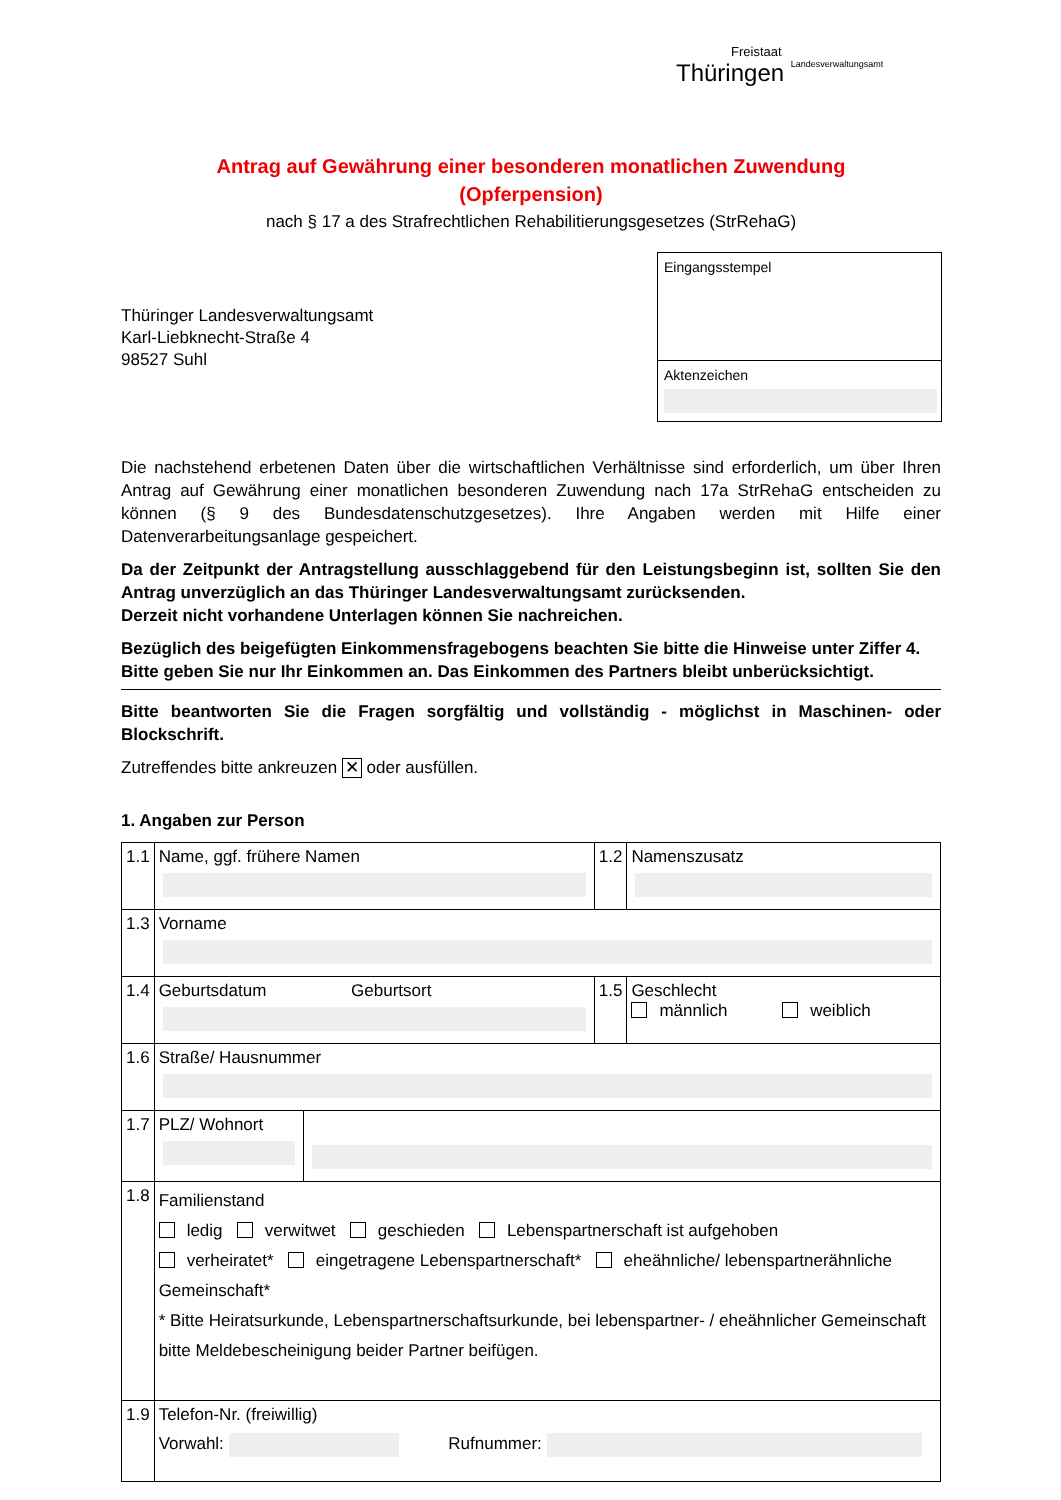Freistaat
Thüringen Landesverwaltungsamt
Antrag auf Gewährung einer besonderen monatlichen Zuwendung
(Opferpension)
nach § 17 a des Strafrechtlichen Rehabilitierungsgesetzes (StrRehaG)
Thüringer Landesverwaltungsamt
Karl-Liebknecht-Straße 4
98527 Suhl
Eingangsstempel
Aktenzeichen
Die nachstehend erbetenen Daten über die wirtschaftlichen Verhältnisse sind erforderlich, um über Ihren Antrag auf Gewährung einer monatlichen besonderen Zuwendung nach 17a StrRehaG entscheiden zu können (§ 9 des Bundesdatenschutzgesetzes). Ihre Angaben werden mit Hilfe einer Datenverarbeitungsanlage gespeichert.
Da der Zeitpunkt der Antragstellung ausschlaggebend für den Leistungsbeginn ist, sollten Sie den Antrag unverzüglich an das Thüringer Landesverwaltungsamt zurücksenden.
Derzeit nicht vorhandene Unterlagen können Sie nachreichen.
Bezüglich des beigefügten Einkommensfragebogens beachten Sie bitte die Hinweise unter Ziffer 4.
Bitte geben Sie nur Ihr Einkommen an. Das Einkommen des Partners bleibt unberücksichtigt.
Bitte beantworten Sie die Fragen sorgfältig und vollständig - möglichst in Maschinen- oder Blockschrift.
Zutreffendes bitte ankreuzen ✕ oder ausfüllen.
1. Angaben zur Person
| 1.1 | Name, ggf. frühere Namen | | 1.2 | Namenszusatz |
| 1.3 | Vorname | | | |
| 1.4 | Geburtsdatum Geburtsort | | 1.5 | Geschlecht männlich weiblich |
| 1.6 | Straße/ Hausnummer | | | |
| 1.7 | PLZ/ Wohnort | | | |
| 1.8 | Familienstand ledig verwitwet geschieden Lebenspartnerschaft ist aufgehoben verheiratet* eingetragene Lebenspartnerschaft* eheähnliche/ lebenspartnerähnliche Gemeinschaft* * Bitte Heiratsurkunde, Lebenspartnerschaftsurkunde, bei lebenspartner- / eheähnlicher Gemeinschaft bitte Meldebescheinigung beider Partner beifügen. | | | |
| 1.9 | Telefon-Nr. (freiwillig) Vorwahl: Rufnummer: | | | |